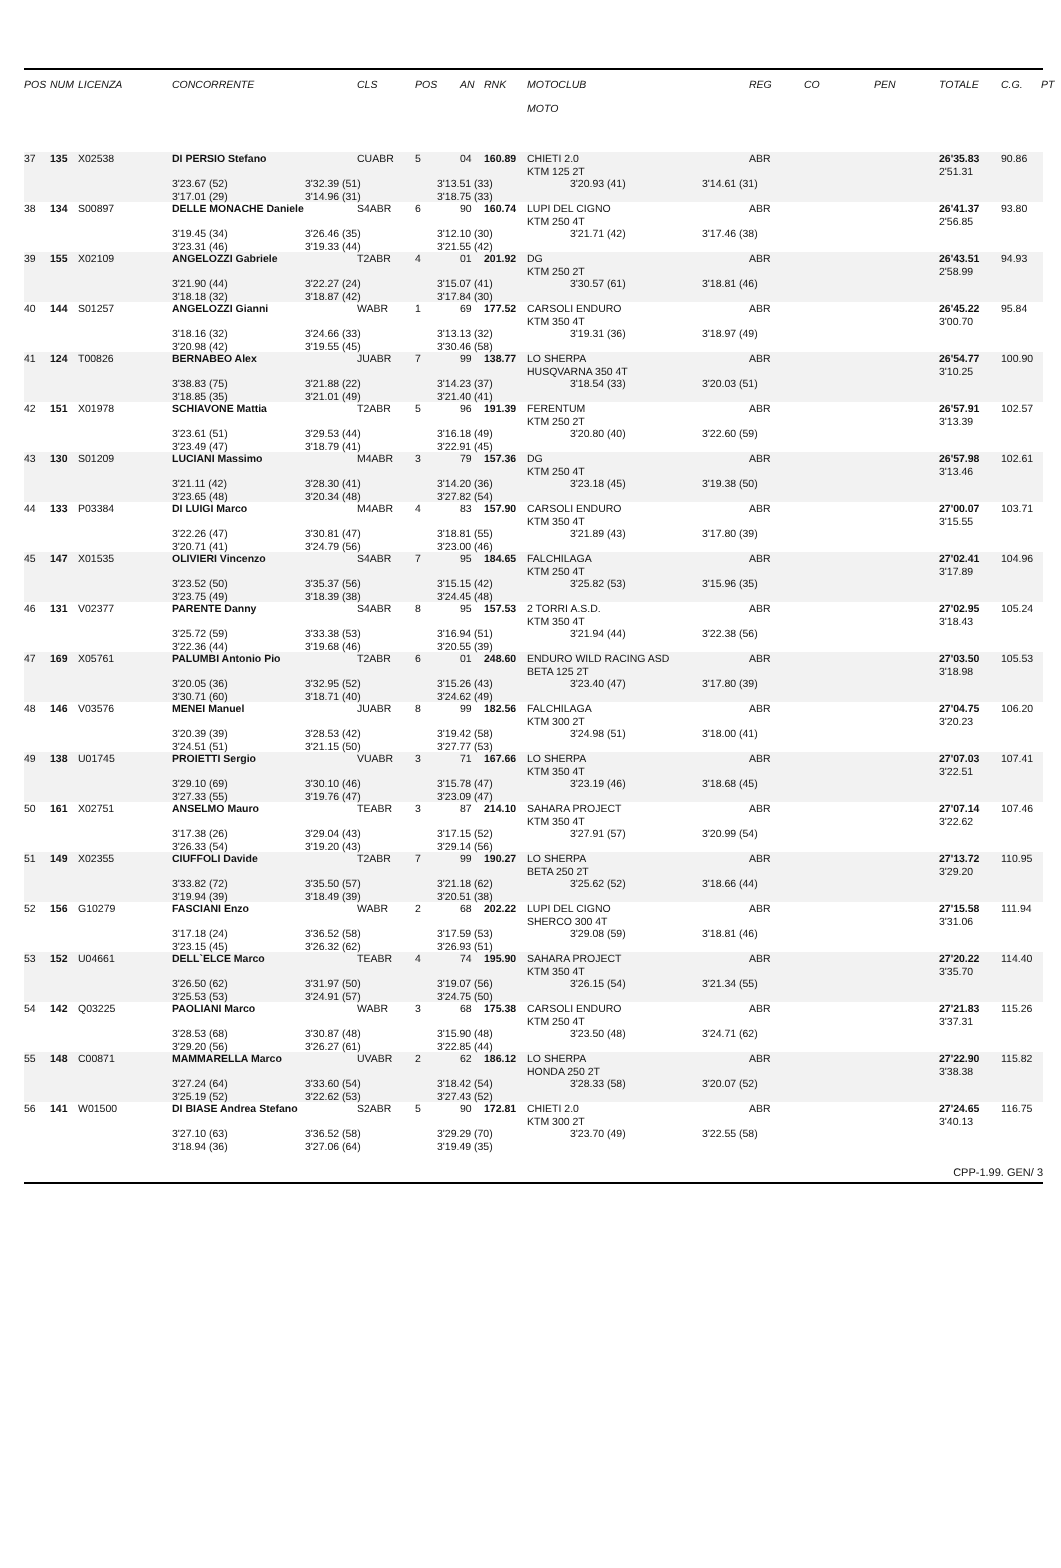| POS | NUM | LICENZA | CONCORRENTE | CLS | POS | AN | RNK | MOTOCLUB MOTO | REG | CO | PEN | TOTALE | C.G. | PT |
| --- | --- | --- | --- | --- | --- | --- | --- | --- | --- | --- | --- | --- | --- | --- |
| 37 | 135 | X02538 | DI PERSIO Stefano | CUABR | 5 | 04 | 160.89 | CHIETI 2.0 KTM 125 2T | ABR | | | 26'35.83 2'51.31 | 90.86 | |
| 3'23.67 (52) 3'32.39 (51) 3'13.51 (33) 3'20.93 (41) 3'14.61 (31) 3'17.01 (29) 3'14.96 (31) 3'18.75 (33) | | | | | | | | | | | | | | |
| 38 | 134 | S00897 | DELLE MONACHE Daniele | S4ABR | 6 | 90 | 160.74 | LUPI DEL CIGNO KTM 250 4T | ABR | | | 26'41.37 2'56.85 | 93.80 | |
| 3'19.45 (34) 3'26.46 (35) 3'12.10 (30) 3'21.71 (42) 3'17.46 (38) 3'23.31 (46) 3'19.33 (44) 3'21.55 (42) | | | | | | | | | | | | | | |
| 39 | 155 | X02109 | ANGELOZZI Gabriele | T2ABR | 4 | 01 | 201.92 | DG KTM 250 2T | ABR | | | 26'43.51 2'58.99 | 94.93 | |
| 3'21.90 (44) 3'22.27 (24) 3'15.07 (41) 3'30.57 (61) 3'18.81 (46) 3'18.18 (32) 3'18.87 (42) 3'17.84 (30) | | | | | | | | | | | | | | |
| 40 | 144 | S01257 | ANGELOZZI Gianni | WABR | 1 | 69 | 177.52 | CARSOLI ENDURO KTM 350 4T | ABR | | | 26'45.22 3'00.70 | 95.84 | |
| 3'18.16 (32) 3'24.66 (33) 3'13.13 (32) 3'19.31 (36) 3'18.97 (49) 3'20.98 (42) 3'19.55 (45) 3'30.46 (58) | | | | | | | | | | | | | | |
| 41 | 124 | T00826 | BERNABEO Alex | JUABR | 7 | 99 | 138.77 | LO SHERPA HUSQVARNA 350 4T | ABR | | | 26'54.77 3'10.25 | 100.90 | |
| 3'38.83 (75) 3'21.88 (22) 3'14.23 (37) 3'18.54 (33) 3'20.03 (51) 3'18.85 (35) 3'21.01 (49) 3'21.40 (41) | | | | | | | | | | | | | | |
| 42 | 151 | X01978 | SCHIAVONE Mattia | T2ABR | 5 | 96 | 191.39 | FERENTUM KTM 250 2T | ABR | | | 26'57.91 3'13.39 | 102.57 | |
| 3'23.61 (51) 3'29.53 (44) 3'16.18 (49) 3'20.80 (40) 3'22.60 (59) 3'23.49 (47) 3'18.79 (41) 3'22.91 (45) | | | | | | | | | | | | | | |
| 43 | 130 | S01209 | LUCIANI Massimo | M4ABR | 3 | 79 | 157.36 | DG KTM 250 4T | ABR | | | 26'57.98 3'13.46 | 102.61 | |
| 3'21.11 (42) 3'28.30 (41) 3'14.20 (36) 3'23.18 (45) 3'19.38 (50) 3'23.65 (48) 3'20.34 (48) 3'27.82 (54) | | | | | | | | | | | | | | |
| 44 | 133 | P03384 | DI LUIGI Marco | M4ABR | 4 | 83 | 157.90 | CARSOLI ENDURO KTM 350 4T | ABR | | | 27'00.07 3'15.55 | 103.71 | |
| 3'22.26 (47) 3'30.81 (47) 3'18.81 (55) 3'21.89 (43) 3'17.80 (39) 3'20.71 (41) 3'24.79 (56) 3'23.00 (46) | | | | | | | | | | | | | | |
| 45 | 147 | X01535 | OLIVIERI Vincenzo | S4ABR | 7 | 95 | 184.65 | FALCHILAGA KTM 250 4T | ABR | | | 27'02.41 3'17.89 | 104.96 | |
| 3'23.52 (50) 3'35.37 (56) 3'15.15 (42) 3'25.82 (53) 3'15.96 (35) 3'23.75 (49) 3'18.39 (38) 3'24.45 (48) | | | | | | | | | | | | | | |
| 46 | 131 | V02377 | PARENTE Danny | S4ABR | 8 | 95 | 157.53 | 2 TORRI A.S.D. KTM 350 4T | ABR | | | 27'02.95 3'18.43 | 105.24 | |
| 3'25.72 (59) 3'33.38 (53) 3'16.94 (51) 3'21.94 (44) 3'22.38 (56) 3'22.36 (44) 3'19.68 (46) 3'20.55 (39) | | | | | | | | | | | | | | |
| 47 | 169 | X05761 | PALUMBI Antonio Pio | T2ABR | 6 | 01 | 248.60 | ENDURO WILD RACING ASD BETA 125 2T | ABR | | | 27'03.50 3'18.98 | 105.53 | |
| 3'20.05 (36) 3'32.95 (52) 3'15.26 (43) 3'23.40 (47) 3'17.80 (39) 3'30.71 (60) 3'18.71 (40) 3'24.62 (49) | | | | | | | | | | | | | | |
| 48 | 146 | V03576 | MENEI Manuel | JUABR | 8 | 99 | 182.56 | FALCHILAGA KTM 300 2T | ABR | | | 27'04.75 3'20.23 | 106.20 | |
| 3'20.39 (39) 3'28.53 (42) 3'19.42 (58) 3'24.98 (51) 3'18.00 (41) 3'24.51 (51) 3'21.15 (50) 3'27.77 (53) | | | | | | | | | | | | | | |
| 49 | 138 | U01745 | PROIETTI Sergio | VUABR | 3 | 71 | 167.66 | LO SHERPA KTM 350 4T | ABR | | | 27'07.03 3'22.51 | 107.41 | |
| 3'29.10 (69) 3'30.10 (46) 3'15.78 (47) 3'23.19 (46) 3'18.68 (45) 3'27.33 (55) 3'19.76 (47) 3'23.09 (47) | | | | | | | | | | | | | | |
| 50 | 161 | X02751 | ANSELMO Mauro | TEABR | 3 | 87 | 214.10 | SAHARA PROJECT KTM 350 4T | ABR | | | 27'07.14 3'22.62 | 107.46 | |
| 3'17.38 (26) 3'29.04 (43) 3'17.15 (52) 3'27.91 (57) 3'20.99 (54) 3'26.33 (54) 3'19.20 (43) 3'29.14 (56) | | | | | | | | | | | | | | |
| 51 | 149 | X02355 | CIUFFOLI Davide | T2ABR | 7 | 99 | 190.27 | LO SHERPA BETA 250 2T | ABR | | | 27'13.72 3'29.20 | 110.95 | |
| 3'33.82 (72) 3'35.50 (57) 3'21.18 (62) 3'25.62 (52) 3'18.66 (44) 3'19.94 (39) 3'18.49 (39) 3'20.51 (38) | | | | | | | | | | | | | | |
| 52 | 156 | G10279 | FASCIANI Enzo | WABR | 2 | 68 | 202.22 | LUPI DEL CIGNO SHERCO 300 4T | ABR | | | 27'15.58 3'31.06 | 111.94 | |
| 3'17.18 (24) 3'36.52 (58) 3'17.59 (53) 3'29.08 (59) 3'18.81 (46) 3'23.15 (45) 3'26.32 (62) 3'26.93 (51) | | | | | | | | | | | | | | |
| 53 | 152 | U04661 | DELL`ELCE Marco | TEABR | 4 | 74 | 195.90 | SAHARA PROJECT KTM 350 4T | ABR | | | 27'20.22 3'35.70 | 114.40 | |
| 3'26.50 (62) 3'31.97 (50) 3'19.07 (56) 3'26.15 (54) 3'21.34 (55) 3'25.53 (53) 3'24.91 (57) 3'24.75 (50) | | | | | | | | | | | | | | |
| 54 | 142 | Q03225 | PAOLIANI Marco | WABR | 3 | 68 | 175.38 | CARSOLI ENDURO KTM 250 4T | ABR | | | 27'21.83 3'37.31 | 115.26 | |
| 3'28.53 (68) 3'30.87 (48) 3'15.90 (48) 3'23.50 (48) 3'24.71 (62) 3'29.20 (56) 3'26.27 (61) 3'22.85 (44) | | | | | | | | | | | | | | |
| 55 | 148 | C00871 | MAMMARELLA Marco | UVABR | 2 | 62 | 186.12 | LO SHERPA HONDA 250 2T | ABR | | | 27'22.90 3'38.38 | 115.82 | |
| 3'27.24 (64) 3'33.60 (54) 3'18.42 (54) 3'28.33 (58) 3'20.07 (52) 3'25.19 (52) 3'22.62 (53) 3'27.43 (52) | | | | | | | | | | | | | | |
| 56 | 141 | W01500 | DI BIASE Andrea Stefano | S2ABR | 5 | 90 | 172.81 | CHIETI 2.0 KTM 300 2T | ABR | | | 27'24.65 3'40.13 | 116.75 | |
| 3'27.10 (63) 3'36.52 (58) 3'29.29 (70) 3'23.70 (49) 3'22.55 (58) 3'18.94 (36) 3'27.06 (64) 3'19.49 (35) | | | | | | | | | | | | | | |
CPP-1.99. GEN/ 3